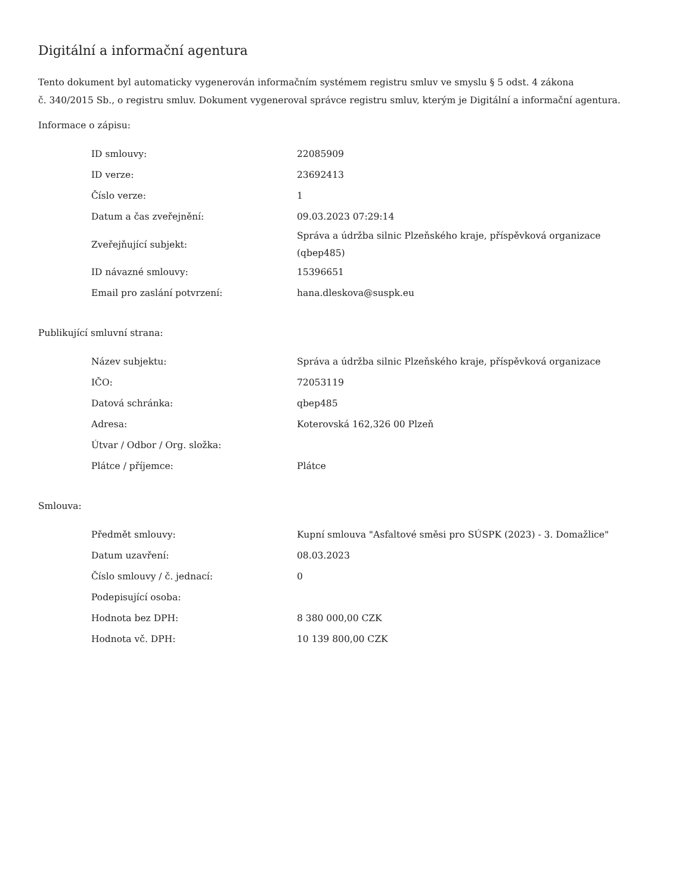Digitální a informační agentura
Tento dokument byl automaticky vygenerován informačním systémem registru smluv ve smyslu § 5 odst. 4 zákona
č. 340/2015 Sb., o registru smluv. Dokument vygeneroval správce registru smluv, kterým je Digitální a informační agentura.
Informace o zápisu:
| ID smlouvy: | 22085909 |
| ID verze: | 23692413 |
| Číslo verze: | 1 |
| Datum a čas zveřejnění: | 09.03.2023 07:29:14 |
| Zveřejňující subjekt: | Správa a údržba silnic Plzeňského kraje, příspěvková organizace (qbep485) |
| ID návazné smlouvy: | 15396651 |
| Email pro zaslání potvrzení: | hana.dleskova@suspk.eu |
Publikující smluvní strana:
| Název subjektu: | Správa a údržba silnic Plzeňského kraje, příspěvková organizace |
| IČO: | 72053119 |
| Datová schránka: | qbep485 |
| Adresa: | Koterovská 162,326 00 Plzeň |
| Útvar / Odbor / Org. složka: | |
| Plátce / příjemce: | Plátce |
Smlouva:
| Předmět smlouvy: | Kupní smlouva "Asfaltové směsi pro SÚSPK (2023) - 3. Domažlice" |
| Datum uzavření: | 08.03.2023 |
| Číslo smlouvy / č. jednací: | 0 |
| Podepisující osoba: | |
| Hodnota bez DPH: | 8 380 000,00 CZK |
| Hodnota vč. DPH: | 10 139 800,00 CZK |